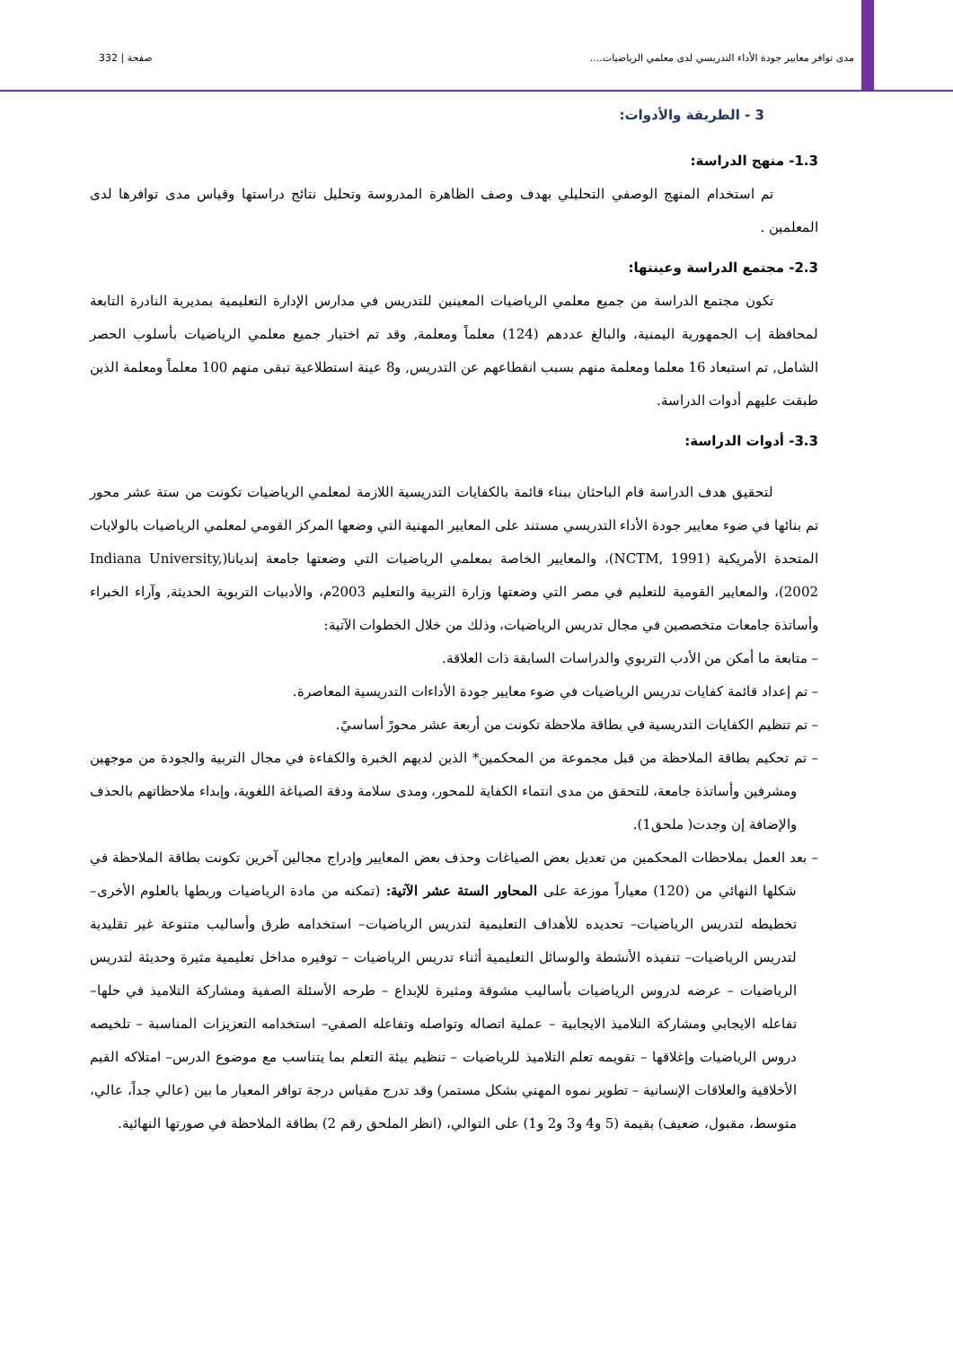مدى توافر معايير جودة الأداء التدريسي لدى معلمي الرياضيات.... صفحة | 332
3 - الطريقة والأدوات:
1.3- منهج الدراسة:
تم استخدام المنهج الوصفي التحليلي بهدف وصف الظاهرة المدروسة وتحليل نتائج دراستها وقياس مدى توافرها لدى المعلمين .
2.3- مجتمع الدراسة وعينتها:
تكون مجتمع الدراسة من جميع معلمي الرياضيات المعينين للتدريس في مدارس الإدارة التعليمية بمديرية النادرة التابعة لمحافظة إب الجمهورية اليمنية، والبالغ عددهم (124) معلماً ومعلمة, وقد تم اختيار جميع معلمي الرياضيات بأسلوب الحصر الشامل, تم استبعاد 16 معلما ومعلمة منهم بسبب انقطاعهم عن التدريس, و8 عينة استطلاعية تبقى منهم 100 معلماً ومعلمة الذين طبقت عليهم أدوات الدراسة.
3.3- أدوات الدراسة:
لتحقيق هدف الدراسة قام الباحثان ببناء قائمة بالكفايات التدريسية اللازمة لمعلمي الرياضيات تكونت من ستة عشر محور تم بنائها في ضوء معايير جودة الأداء التدريسي مستند على المعايير المهنية التي وضعها المركز القومي لمعلمي الرياضيات بالولايات المتحدة الأمريكية (NCTM, 1991)، والمعايير الخاصة بمعلمي الرياضيات التي وضعتها جامعة إنديانا(Indiana University, 2002)، والمعايير القومية للتعليم في مصر التي وضعتها وزارة التربية والتعليم 2003م، والأدبيات التربوية الحديثة, وآراء الخبراء وأساتذة جامعات متخصصين في مجال تدريس الرياضيات، وذلك من خلال الخطوات الآتية:
– متابعة ما أمكن من الأدب التربوي والدراسات السابقة ذات العلاقة.
– تم إعداد قائمة كفايات تدريس الرياضيات في ضوء معايير جودة الأداءات التدريسية المعاصرة.
– تم تنظيم الكفايات التدريسية في بطاقة ملاحظة تكونت من أربعة عشر محورً أساسيً.
– تم تحكيم بطاقة الملاحظة من قبل مجموعة من المحكمين* الذين لديهم الخبرة والكفاءة في مجال التربية والجودة من موجهين ومشرفين وأساتذة جامعة، للتحقق من مدى انتماء الكفاية للمحور، ومدى سلامة ودقة الصياغة اللغوية، وإبداء ملاحظاتهم بالحذف والإضافة إن وجدت( ملحق1).
– بعد العمل بملاحظات المحكمين من تعديل بعض الصياغات وحذف بعض المعايير وإدراج مجالين آخرين تكونت بطاقة الملاحظة في شكلها النهائي من (120) معياراً موزعة على المحاور الستة عشر الآتية: (تمكنه من مادة الرياضيات وربطها بالعلوم الأخرى– تخطيطه لتدريس الرياضيات– تحديده للأهداف التعليمية لتدريس الرياضيات– استخدامه طرق وأساليب متنوعة غير تقليدية لتدريس الرياضيات– تنفيذه الأنشطة والوسائل التعليمية أثناء تدريس الرياضيات – توفيره مداخل تعليمية مثيرة وحديثة لتدريس الرياضيات – عرضه لدروس الرياضيات بأساليب مشوقة ومثيرة للإبداع – طرحه الأسئلة الصفية ومشاركة التلاميذ في حلها– تفاعله الايجابي ومشاركة التلاميذ الايجابية – عملية اتصاله وتواصله وتفاعله الصفي– استخدامه التعزيزات المناسبة – تلخيصه دروس الرياضيات وإغلاقها – تقويمه تعلم التلاميذ للرياضيات – تنظيم بيئة التعلم بما يتناسب مع موضوع الدرس– امتلاكه القيم الأخلاقية والعلاقات الإنسانية – تطوير نموه المهني بشكل مستمر) وقد تدرج مقياس درجة توافر المعيار ما بين (عالي جداً، عالي، متوسط، مقبول، ضعيف) بقيمة (5 و4 و3 و2 و1) على التوالي، (انظر الملحق رقم 2) بطاقة الملاحظة في صورتها النهائية.